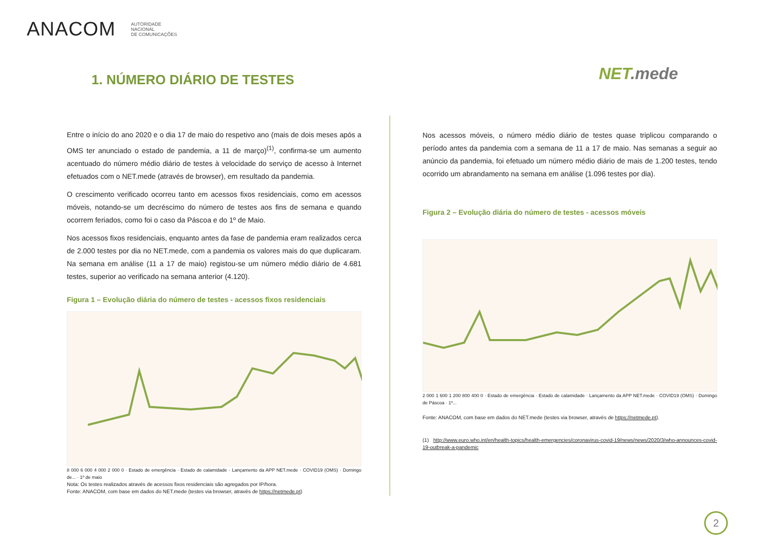ANACOM
AUTORIDADE
NACIONAL
DE COMUNICAÇÕES
1. NÚMERO DIÁRIO DE TESTES NET.mede
Entre o início do ano 2020 e o dia 17 de maio do respetivo ano (mais de dois meses após a OMS ter anunciado o estado de pandemia, a 11 de março)<sup>(1)</sup>, confirma-se um aumento acentuado do número médio diário de testes à velocidade do serviço de acesso à Internet efetuados com o NET.mede (através de browser), em resultado da pandemia.
O crescimento verificado ocorreu tanto em acessos fixos residenciais, como em acessos móveis, notando-se um decréscimo do número de testes aos fins de semana e quando ocorrem feriados, como foi o caso da Páscoa e do 1º de Maio.
Nos acessos fixos residenciais, enquanto antes da fase de pandemia eram realizados cerca de 2.000 testes por dia no NET.mede, com a pandemia os valores mais do que duplicaram. Na semana em análise (11 a 17 de maio) registou-se um número médio diário de 4.681 testes, superior ao verificado na semana anterior (4.120).
Figura 1 – Evolução diária do número de testes - acessos fixos residenciais
8 000 6 000 4 000 2 000 0 · Estado de emergência · Estado de calamidade · Lançamento da APP NET.mede · COVID19 (OMS) · Domingo de... · 1º de maio
Nota: Os testes realizados através de acessos fixos residenciais são agregados por IP/hora.
Fonte: ANACOM, com base em dados do NET.mede (testes via browser, através de https://netmede.pt)
Nos acessos móveis, o número médio diário de testes quase triplicou comparando o período antes da pandemia com a semana de 11 a 17 de maio. Nas semanas a seguir ao anúncio da pandemia, foi efetuado um número médio diário de mais de 1.200 testes, tendo ocorrido um abrandamento na semana em análise (1.096 testes por dia).
Figura 2 – Evolução diária do número de testes - acessos móveis
2 000 1 600 1 200 800 400 0 · Estado de emergência · Estado de calamidade · Lançamento da APP NET.mede · COVID19 (OMS) · Domingo de Páscoa · 1º...
Fonte: ANACOM, com base em dados do NET.mede (testes via browser, através de https://netmede.pt).
(1) http://www.euro.who.int/en/health-topics/health-emergencies/coronavirus-covid-19/news/news/2020/3/who-announces-covid-19-outbreak-a-pandemic
2